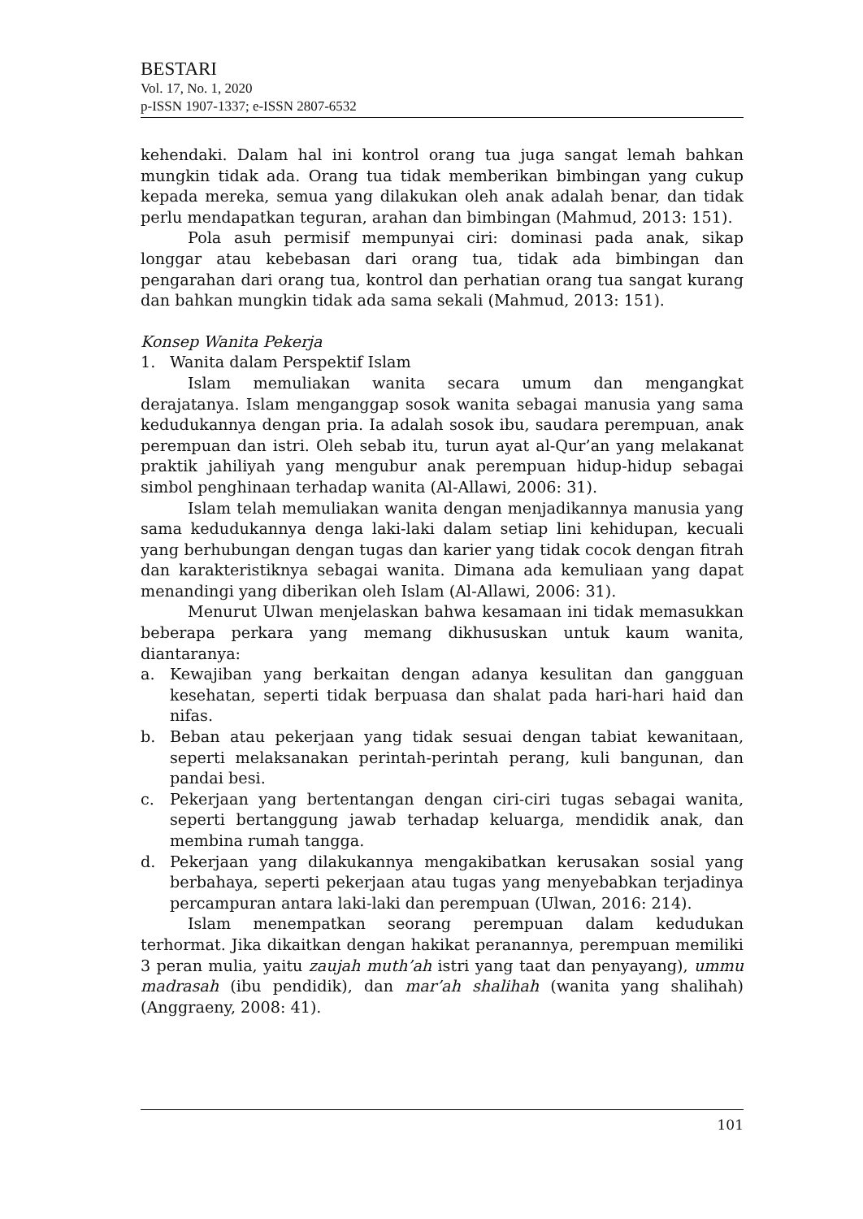BESTARI
Vol. 17, No. 1, 2020
p-ISSN 1907-1337; e-ISSN 2807-6532
kehendaki. Dalam hal ini kontrol orang tua juga sangat lemah bahkan mungkin tidak ada. Orang tua tidak memberikan bimbingan yang cukup kepada mereka, semua yang dilakukan oleh anak adalah benar, dan tidak perlu mendapatkan teguran, arahan dan bimbingan (Mahmud, 2013: 151).
Pola asuh permisif mempunyai ciri: dominasi pada anak, sikap longgar atau kebebasan dari orang tua, tidak ada bimbingan dan pengarahan dari orang tua, kontrol dan perhatian orang tua sangat kurang dan bahkan mungkin tidak ada sama sekali (Mahmud, 2013: 151).
Konsep Wanita Pekerja
1. Wanita dalam Perspektif Islam
Islam memuliakan wanita secara umum dan mengangkat derajatanya. Islam menganggap sosok wanita sebagai manusia yang sama kedudukannya dengan pria. Ia adalah sosok ibu, saudara perempuan, anak perempuan dan istri. Oleh sebab itu, turun ayat al-Qur’an yang melakanat praktik jahiliyah yang mengubur anak perempuan hidup-hidup sebagai simbol penghinaan terhadap wanita (Al-Allawi, 2006: 31).
Islam telah memuliakan wanita dengan menjadikannya manusia yang sama kedudukannya denga laki-laki dalam setiap lini kehidupan, kecuali yang berhubungan dengan tugas dan karier yang tidak cocok dengan fitrah dan karakteristiknya sebagai wanita. Dimana ada kemuliaan yang dapat menandingi yang diberikan oleh Islam (Al-Allawi, 2006: 31).
Menurut Ulwan menjelaskan bahwa kesamaan ini tidak memasukkan beberapa perkara yang memang dikhususkan untuk kaum wanita, diantaranya:
a. Kewajiban yang berkaitan dengan adanya kesulitan dan gangguan kesehatan, seperti tidak berpuasa dan shalat pada hari-hari haid dan nifas.
b. Beban atau pekerjaan yang tidak sesuai dengan tabiat kewanitaan, seperti melaksanakan perintah-perintah perang, kuli bangunan, dan pandai besi.
c. Pekerjaan yang bertentangan dengan ciri-ciri tugas sebagai wanita, seperti bertanggung jawab terhadap keluarga, mendidik anak, dan membina rumah tangga.
d. Pekerjaan yang dilakukannya mengakibatkan kerusakan sosial yang berbahaya, seperti pekerjaan atau tugas yang menyebabkan terjadinya percampuran antara laki-laki dan perempuan (Ulwan, 2016: 214).
Islam menempatkan seorang perempuan dalam kedudukan terhormat. Jika dikaitkan dengan hakikat peranannya, perempuan memiliki 3 peran mulia, yaitu zaujah muth’ah istri yang taat dan penyayang), ummu madrasah (ibu pendidik), dan mar’ah shalihah (wanita yang shalihah) (Anggraeny, 2008: 41).
101